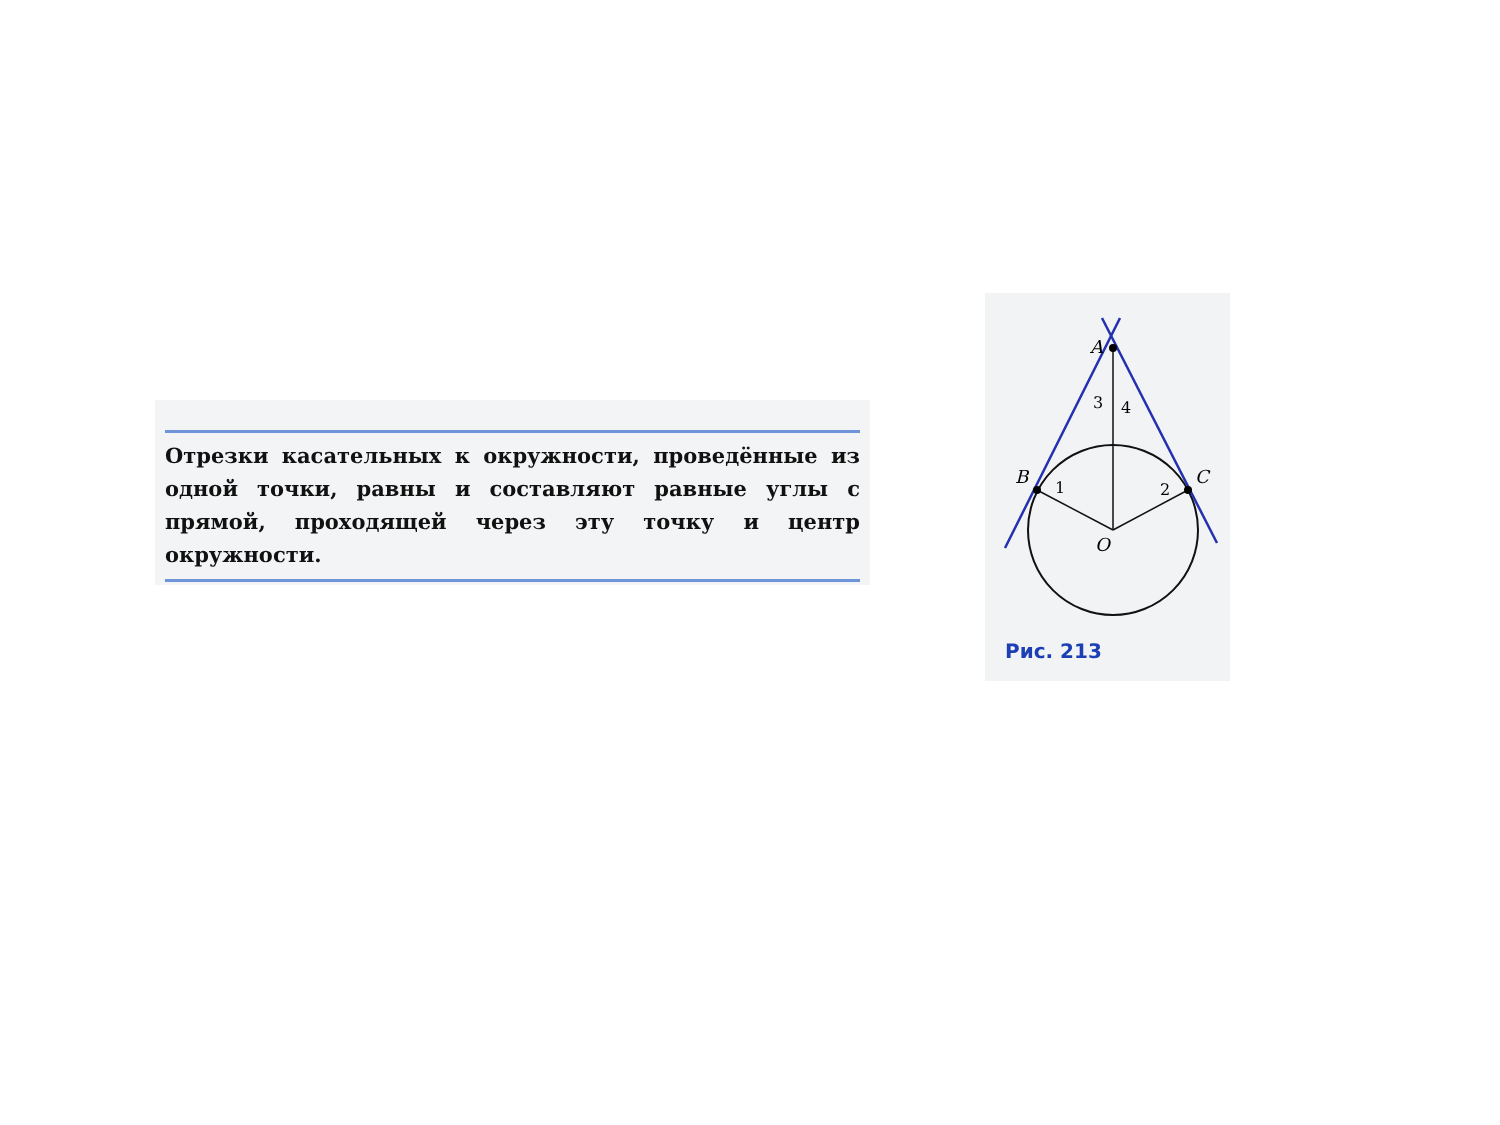Отрезки касательных к окружности, проведённые из одной точки, равны и составляют равные углы с прямой, проходящей через эту точку и центр окружности.
A
B
C
O
3
4
1
2
Рис. 213